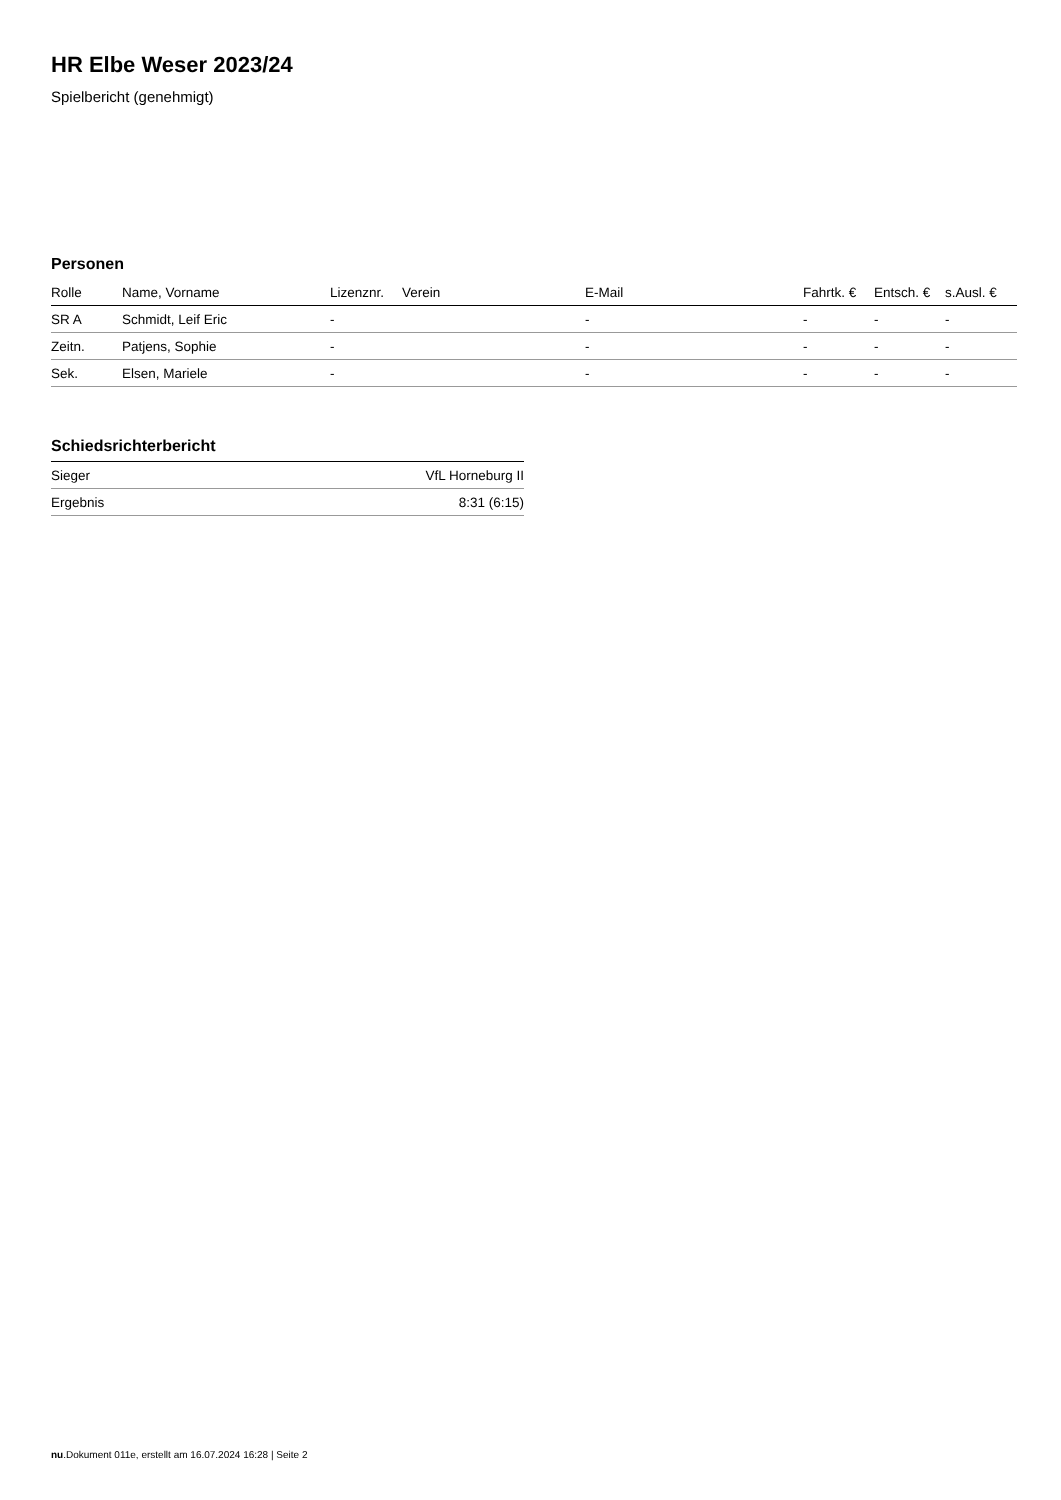HR Elbe Weser 2023/24
Spielbericht (genehmigt)
Personen
| Rolle | Name, Vorname | Lizenznr. | Verein | E-Mail | Fahrtk. € | Entsch. € | s.Ausl. € |
| --- | --- | --- | --- | --- | --- | --- | --- |
| SR A | Schmidt, Leif Eric | - | | - | - | - | - |
| Zeitn. | Patjens, Sophie | - | | - | - | - | - |
| Sek. | Elsen, Mariele | - | | - | - | - | - |
Schiedsrichterbericht
| Sieger | VfL Horneburg II |
| Ergebnis | 8:31 (6:15) |
nu.Dokument 011e, erstellt am 16.07.2024 16:28 | Seite 2